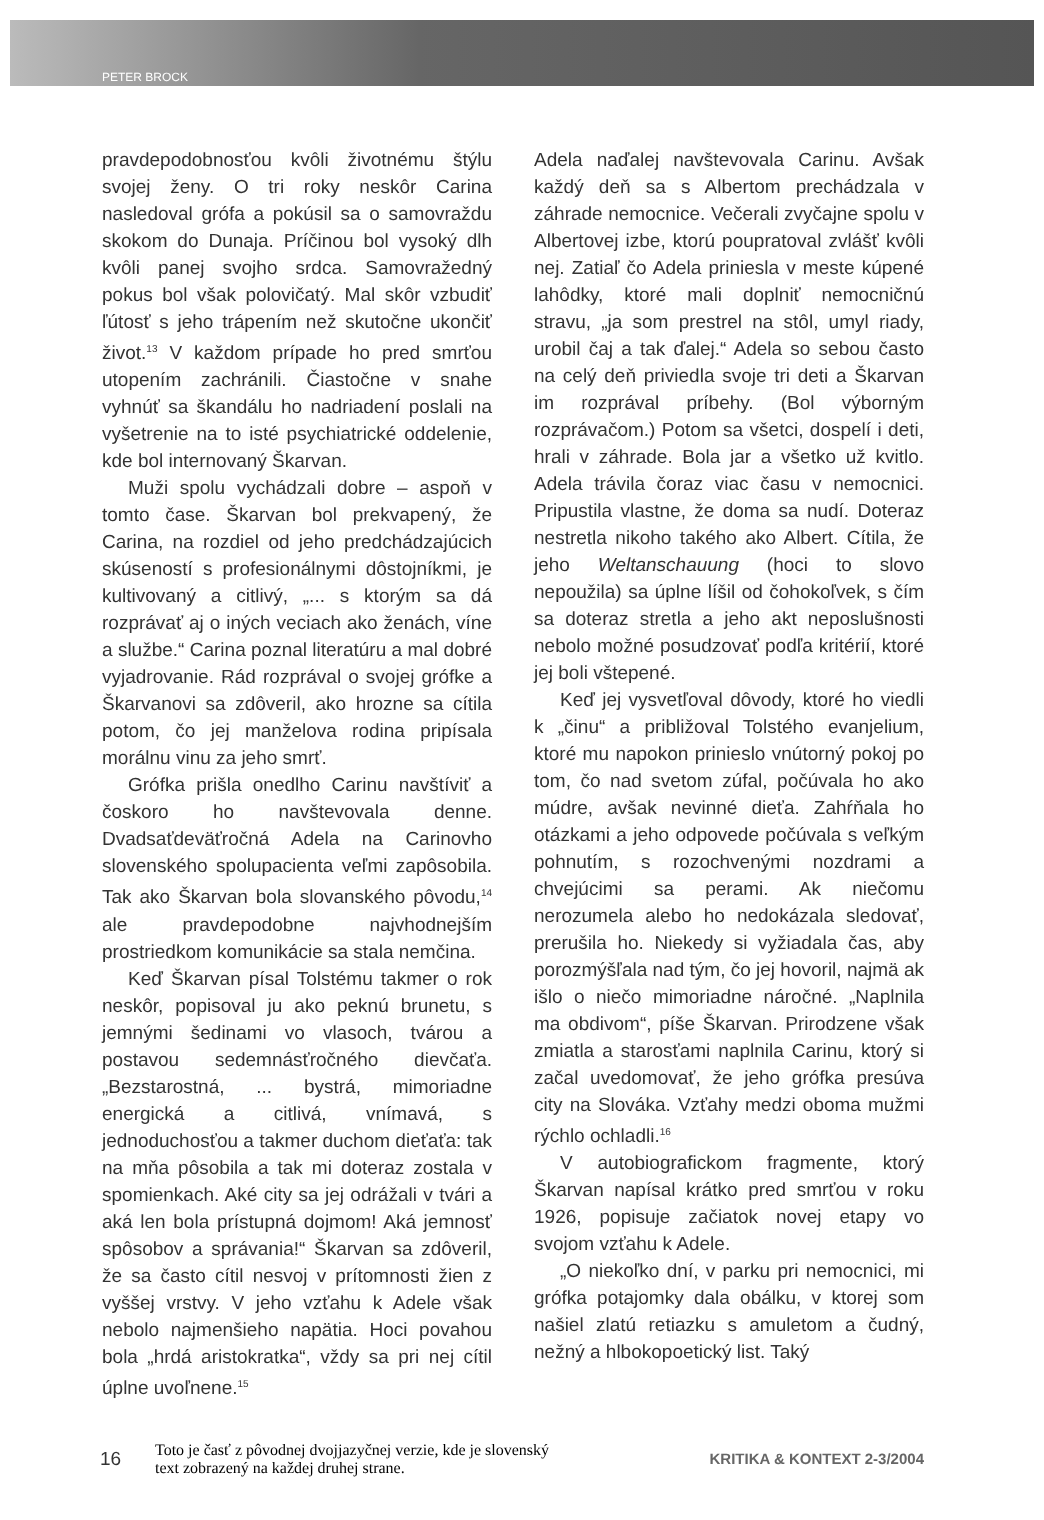PETER BROCK
pravdepodobnosťou kvôli životnému štýlu svojej ženy. O tri roky neskôr Carina nasledoval grófa a pokúsil sa o samovraždu skokom do Dunaja. Príčinou bol vysoký dlh kvôli panej svojho srdca. Samovražedný pokus bol však polovičatý. Mal skôr vzbudiť ľútosť s jeho trápením než skutočne ukončiť život.<sup>13</sup> V každom prípade ho pred smrťou utopením zachránili. Čiastočne v snahe vyhnúť sa škandálu ho nadriadení poslali na vyšetrenie na to isté psychiatrické oddelenie, kde bol internovaný Škarvan.
Muži spolu vychádzali dobre – aspoň v tomto čase. Škarvan bol prekvapený, že Carina, na rozdiel od jeho predchádzajúcich skúseností s profesionálnymi dôstojníkmi, je kultivovaný a citlivý, „... s ktorým sa dá rozprávať aj o iných veciach ako ženách, víne a službe.“ Carina poznal literatúru a mal dobré vyjadrovanie. Rád rozprával o svojej grófke a Škarvanovi sa zdôveril, ako hrozne sa cítila potom, čo jej manželova rodina pripísala morálnu vinu za jeho smrť.
Grófka prišla onedlho Carinu navštíviť a čoskoro ho navštevovala denne. Dvadsaťdeväťročná Adela na Carinovho slovenského spolupacienta veľmi zapôsobila. Tak ako Škarvan bola slovanského pôvodu,<sup>14</sup> ale pravdepodobne najvhodnejším prostriedkom komunikácie sa stala nemčina.
Keď Škarvan písal Tolstému takmer o rok neskôr, popisoval ju ako peknú brunetu, s jemnými šedinami vo vlasoch, tvárou a postavou sedemnásťročného dievčaťa. „Bezstarostná, ... bystrá, mimoriadne energická a citlivá, vnímavá, s jednoduchosťou a takmer duchom dieťaťa: tak na mňa pôsobila a tak mi doteraz zostala v spomienkach. Aké city sa jej odrážali v tvári a aká len bola prístupná dojmom! Aká jemnosť spôsobov a správania!“ Škarvan sa zdôveril, že sa často cítil nesvoj v prítomnosti žien z vyššej vrstvy. V jeho vzťahu k Adele však nebolo najmenšieho napätia. Hoci povahou bola „hrdá aristokratka“, vždy sa pri nej cítil úplne uvoľnene.<sup>15</sup>
Adela naďalej navštevovala Carinu. Avšak každý deň sa s Albertom prechádzala v záhrade nemocnice. Večerali zvyčajne spolu v Albertovej izbe, ktorú poupratoval zvlášť kvôli nej. Zatiaľ čo Adela priniesla v meste kúpené lahôdky, ktoré mali doplniť nemocničnú stravu, „ja som prestrel na stôl, umyl riady, urobil čaj a tak ďalej.“ Adela so sebou často na celý deň priviedla svoje tri deti a Škarvan im rozprával príbehy. (Bol výborným rozprávačom.) Potom sa všetci, dospelí i deti, hrali v záhrade. Bola jar a všetko už kvitlo. Adela trávila čoraz viac času v nemocnici. Pripustila vlastne, že doma sa nudí. Doteraz nestretla nikoho takého ako Albert. Cítila, že jeho Weltanschauung (hoci to slovo nepoužila) sa úplne líšil od čohokoľvek, s čím sa doteraz stretla a jeho akt neposlušnosti nebolo možné posudzovať podľa kritérií, ktoré jej boli vštepené.
Keď jej vysvetľoval dôvody, ktoré ho viedli k „činu“ a približoval Tolstého evanjelium, ktoré mu napokon prinieslo vnútorný pokoj po tom, čo nad svetom zúfal, počúvala ho ako múdre, avšak nevinné dieťa. Zahŕňala ho otázkami a jeho odpovede počúvala s veľkým pohnutím, s rozochvenými nozdrami a chvejúcimi sa perami. Ak niečomu nerozumela alebo ho nedokázala sledovať, prerušila ho. Niekedy si vyžiadala čas, aby porozmýšľala nad tým, čo jej hovoril, najmä ak išlo o niečo mimoriadne náročné. „Naplnila ma obdivom“, píše Škarvan. Prirodzene však zmiatla a starosťami naplnila Carinu, ktorý si začal uvedomovať, že jeho grófka presúva city na Slováka. Vzťahy medzi oboma mužmi rýchlo ochladli.<sup>16</sup>
V autobiografickom fragmente, ktorý Škarvan napísal krátko pred smrťou v roku 1926, popisuje začiatok novej etapy vo svojom vzťahu k Adele.
„O niekoľko dní, v parku pri nemocnici, mi grófka potajomky dala obálku, v ktorej som našiel zlatú retiazku s amuletom a čudný, nežný a hlbokopoetický list. Taký
16
Toto je časť z pôvodnej dvojjazyčnej verzie, kde je slovenský
text zobrazený na každej druhej strane.
KRITIKA & KONTEXT 2-3/2004